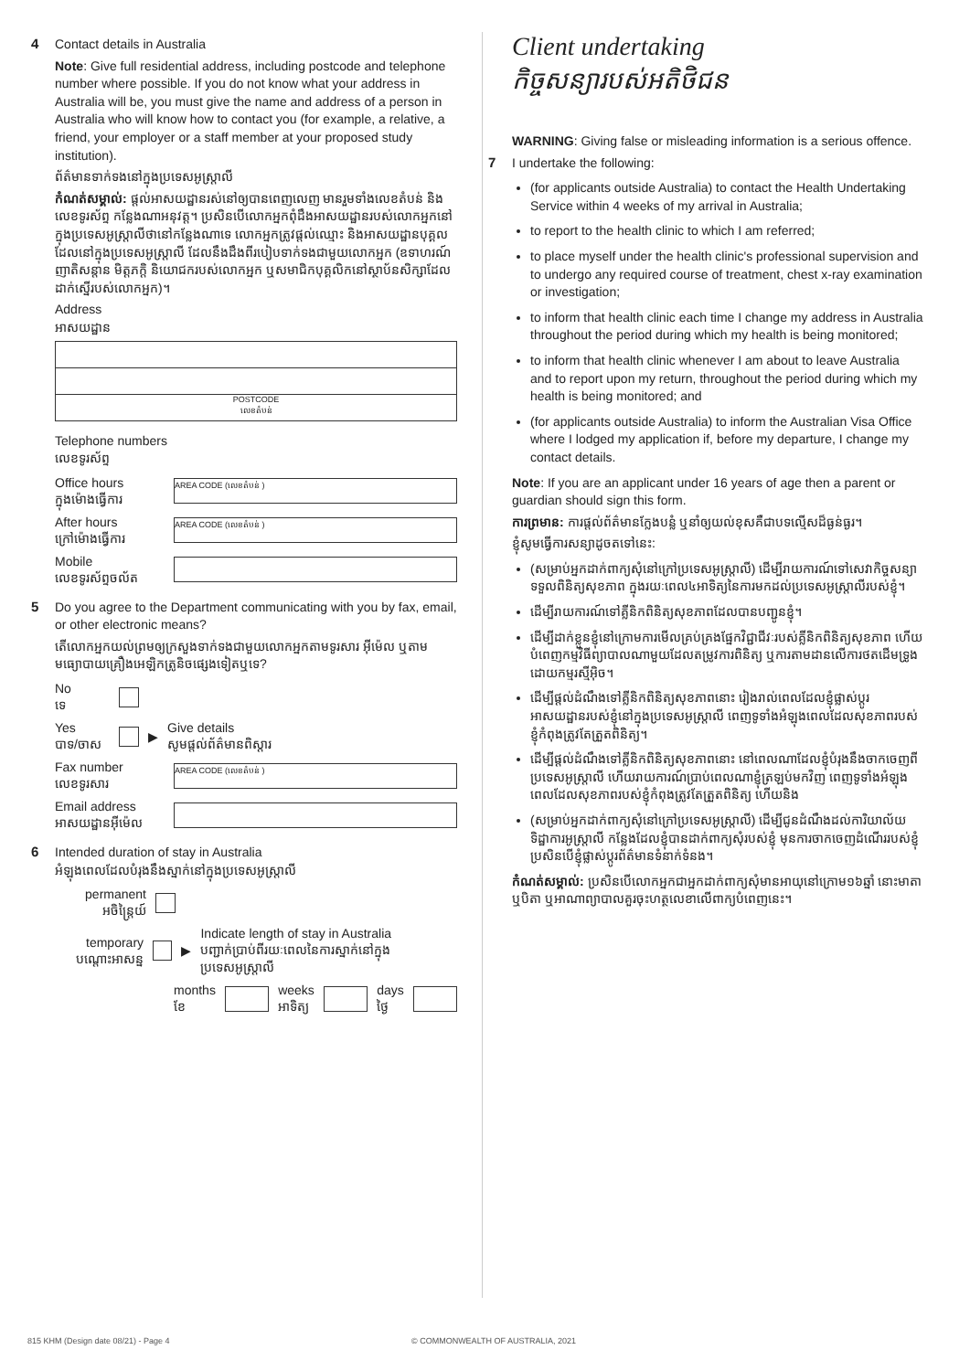4
Contact details in Australia
Note: Give full residential address, including postcode and telephone number where possible. If you do not know what your address in Australia will be, you must give the name and address of a person in Australia who will know how to contact you (for example, a relative, a friend, your employer or a staff member at your proposed study institution).
ព័ត៌មានទាក់ទងនៅក្នុងប្រទេសអូស្ត្រាលី
កំណត់សម្គាល់: ផ្ដល់អាសយដ្ឋានរស់នៅឲ្យបានពេញលេញ មានរួមទាំងលេខតំបន់ និងលេខទូរស័ព្ទ កន្លែងណាអនុវត្ត។ ប្រសិនបើលោកអ្នកពុំដឹងអាសយដ្ឋានរបស់លោកអ្នកនៅក្នុងប្រទេសអូស្ត្រាលីថានៅកន្លែងណាទេ លោកអ្នកត្រូវផ្ដល់ឈ្មោះ និងអាសយដ្ឋានបុគ្គលដែលនៅក្នុងប្រទេសអូស្ត្រាលី ដែលនឹងដឹងពីរបៀបទាក់ទងជាមួយលោកអ្នក (ឧទាហរណ៍ ញាតិសន្ដាន មិត្តភក្តិ និយោជករបស់លោកអ្នក ឬសមាជិកបុគ្គលិកនៅស្ថាប័នសិក្សាដែលដាក់ស្នើរបស់លោកអ្នក)។
Address
អាសយដ្ឋាន
POSTCODE
លេខតំបន់
Telephone numbers
លេខទូរស័ព្ទ
Office hours
ក្នុងម៉ោងធ្វើការ AREA CODE (លេខតំបន់ )
After hours
ក្រៅម៉ោងធ្វើការ AREA CODE (លេខតំបន់ )
Mobile
លេខទូរស័ព្ទចល័ត
5
Do you agree to the Department communicating with you by fax, email, or other electronic means?
តើលោកអ្នកយល់ព្រមឲ្យក្រសួងទាក់ទងជាមួយលោកអ្នកតាមទូរសារ អ៊ីម៉េល ឬតាមមធ្យោបាយគ្រឿងអេឡិកត្រូនិចផ្សេងទៀតឬទេ?
No
ទេ
Yes
បាទ/ចាស ▶ Give details
សូមផ្ដល់ព័ត៌មានពិស្តារ
Fax number
លេខទូរសារ AREA CODE (លេខតំបន់ )
Email address
អាសយដ្ឋានអ៊ីម៉េល
6
Intended duration of stay in Australia
អំឡុងពេលដែលបំរុងនឹងស្នាក់នៅក្នុងប្រទេសអូស្ត្រាលី
permanent
អចិន្ត្រៃយ៍
temporary
បណ្ដោះអាសន្ន ▶ Indicate length of stay in Australia
បញ្ជាក់ប្រាប់ពីរយៈពេលនៃការស្នាក់នៅក្នុងប្រទេសអូស្ត្រាលី
months
ខែ weeks
អាទិត្យ days
ថ្ងៃ
Client undertaking
កិច្ចសន្យារបស់អតិថិជន
WARNING: Giving false or misleading information is a serious offence.
7
I undertake the following:
(for applicants outside Australia) to contact the Health Undertaking Service within 4 weeks of my arrival in Australia;
to report to the health clinic to which I am referred;
to place myself under the health clinic's professional supervision and to undergo any required course of treatment, chest x-ray examination or investigation;
to inform that health clinic each time I change my address in Australia throughout the period during which my health is being monitored;
to inform that health clinic whenever I am about to leave Australia and to report upon my return, throughout the period during which my health is being monitored; and
(for applicants outside Australia) to inform the Australian Visa Office where I lodged my application if, before my departure, I change my contact details.
Note: If you are an applicant under 16 years of age then a parent or guardian should sign this form.
ការព្រមាន: ការផ្ដល់ព័ត៌មានក្លែងបន្លំ ឬនាំឲ្យយល់ខុសគឺជាបទល្មើសដ៏ធ្ងន់ធ្ងរ។
ខ្ញុំសូមធ្វើការសន្យាដូចតទៅនេះ:
(សម្រាប់អ្នកដាក់ពាក្យសុំនៅក្រៅប្រទេសអូស្ត្រាលី) ដើម្បីរាយការណ៍ទៅសេវាកិច្ចសន្យាទទួលពិនិត្យសុខភាព ក្នុងរយៈពេល៤អាទិត្យនៃការមកដល់ប្រទេសអូស្ត្រាលីរបស់ខ្ញុំ។
ដើម្បីរាយការណ៍ទៅគ្លីនិកពិនិត្យសុខភាពដែលបានបញ្ជូនខ្ញុំ។
ដើម្បីដាក់ខ្លួនខ្ញុំនៅក្រោមការមើលគ្រប់គ្រងផ្នែកវិជ្ជាជីវៈរបស់គ្លីនិកពិនិត្យសុខភាព ហើយបំពេញកម្មវិធីព្យាបាលណាមួយដែលតម្រូវការពិនិត្យ ឬការតាមដានលើការថតដើមទ្រូងដោយកម្មរស្មីអ៊ិច។
ដើម្បីផ្ដល់ដំណឹងទៅគ្លីនិកពិនិត្យសុខភាពនោះ រៀងរាល់ពេលដែលខ្ញុំផ្លាស់ប្ដូរអាសយដ្ឋានរបស់ខ្ញុំនៅក្នុងប្រទេសអូស្ត្រាលី ពេញទូទាំងអំឡុងពេលដែលសុខភាពរបស់ខ្ញុំកំពុងត្រូវតែត្រួតពិនិត្យ។
ដើម្បីផ្ដល់ដំណឹងទៅគ្លីនិកពិនិត្យសុខភាពនោះ នៅពេលណាដែលខ្ញុំបំរុងនឹងចាកចេញពីប្រទេសអូស្ត្រាលី ហើយរាយការណ៍ប្រាប់ពេលណាខ្ញុំត្រឡប់មកវិញ ពេញទូទាំងអំឡុងពេលដែលសុខភាពរបស់ខ្ញុំកំពុងត្រូវតែត្រួតពិនិត្យ ហើយនិង
(សម្រាប់អ្នកដាក់ពាក្យសុំនៅក្រៅប្រទេសអូស្ត្រាលី) ដើម្បីជូនដំណឹងដល់ការិយាល័យទិដ្ឋាការអូស្ត្រាលី កន្លែងដែលខ្ញុំបានដាក់ពាក្យសុំរបស់ខ្ញុំ មុនការចាកចេញដំណើររបស់ខ្ញុំ ប្រសិនបើខ្ញុំផ្លាស់ប្ដូរព័ត៌មានទំនាក់ទំនង។
កំណត់សម្គាល់: ប្រសិនបើលោកអ្នកជាអ្នកដាក់ពាក្យសុំមានអាយុនៅក្រោម១៦ឆ្នាំ នោះមាតា ឬបិតា ឬអាណាព្យាបាលគួរចុះហត្ថលេខាលើពាក្យបំពេញនេះ។
815 KHM (Design date 08/21) - Page 4
© COMMONWEALTH OF AUSTRALIA, 2021